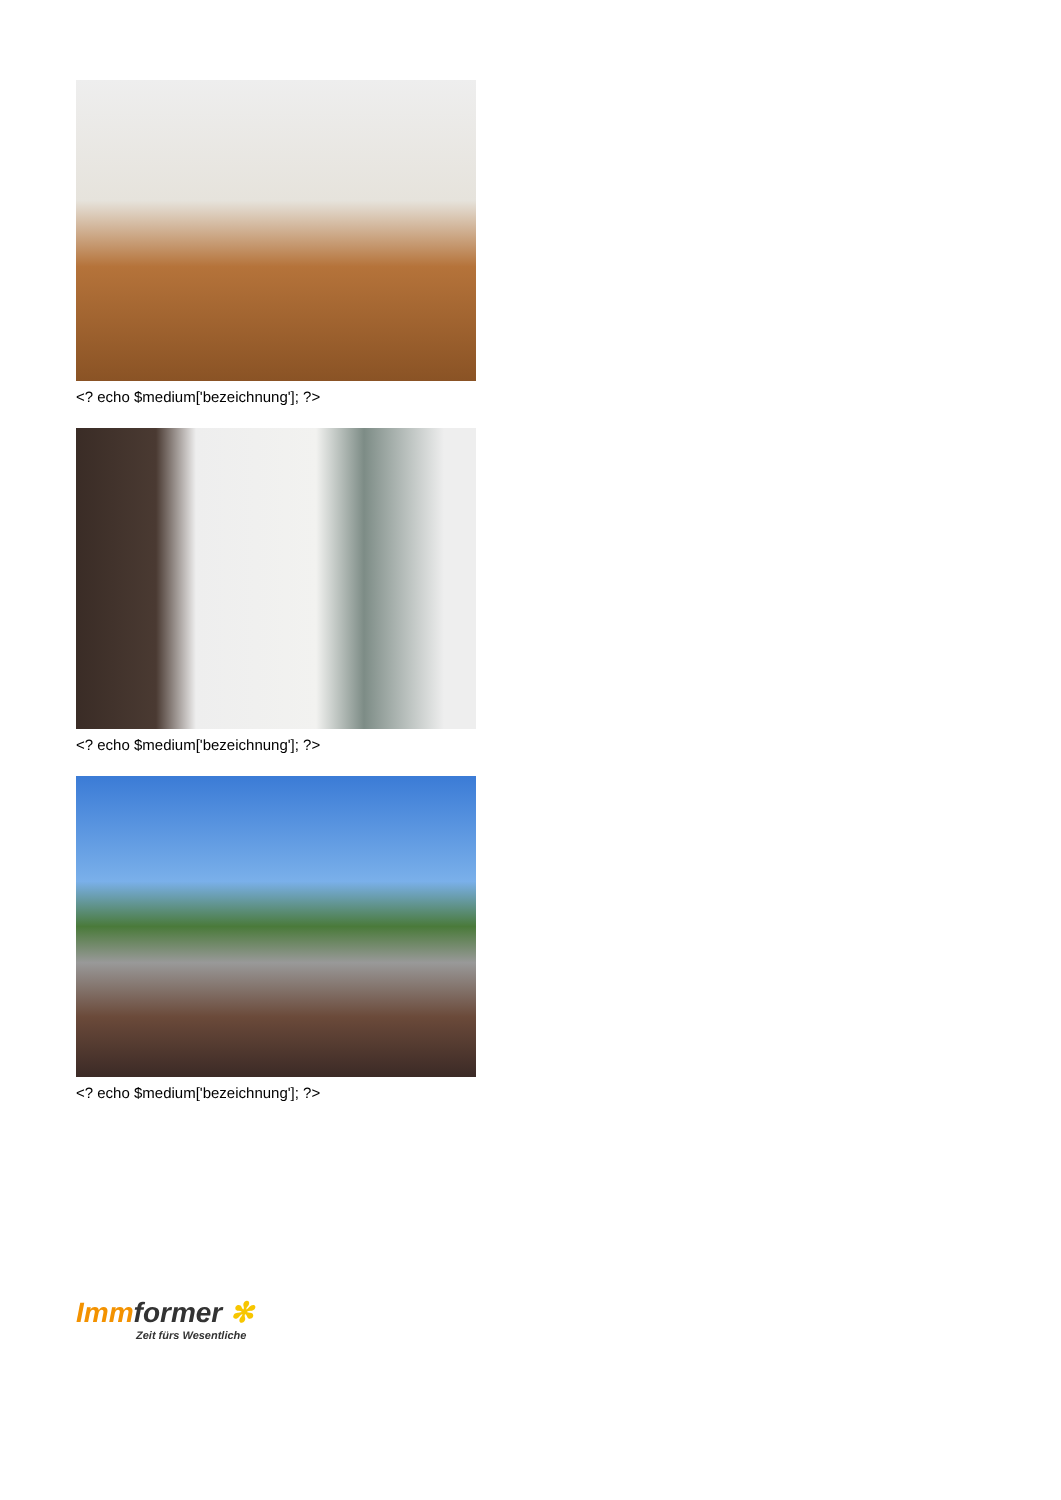<? echo $medium['bezeichnung']; ?>
<? echo $medium['bezeichnung']; ?>
<? echo $medium['bezeichnung']; ?>
Immformer ✻
Zeit fürs Wesentliche